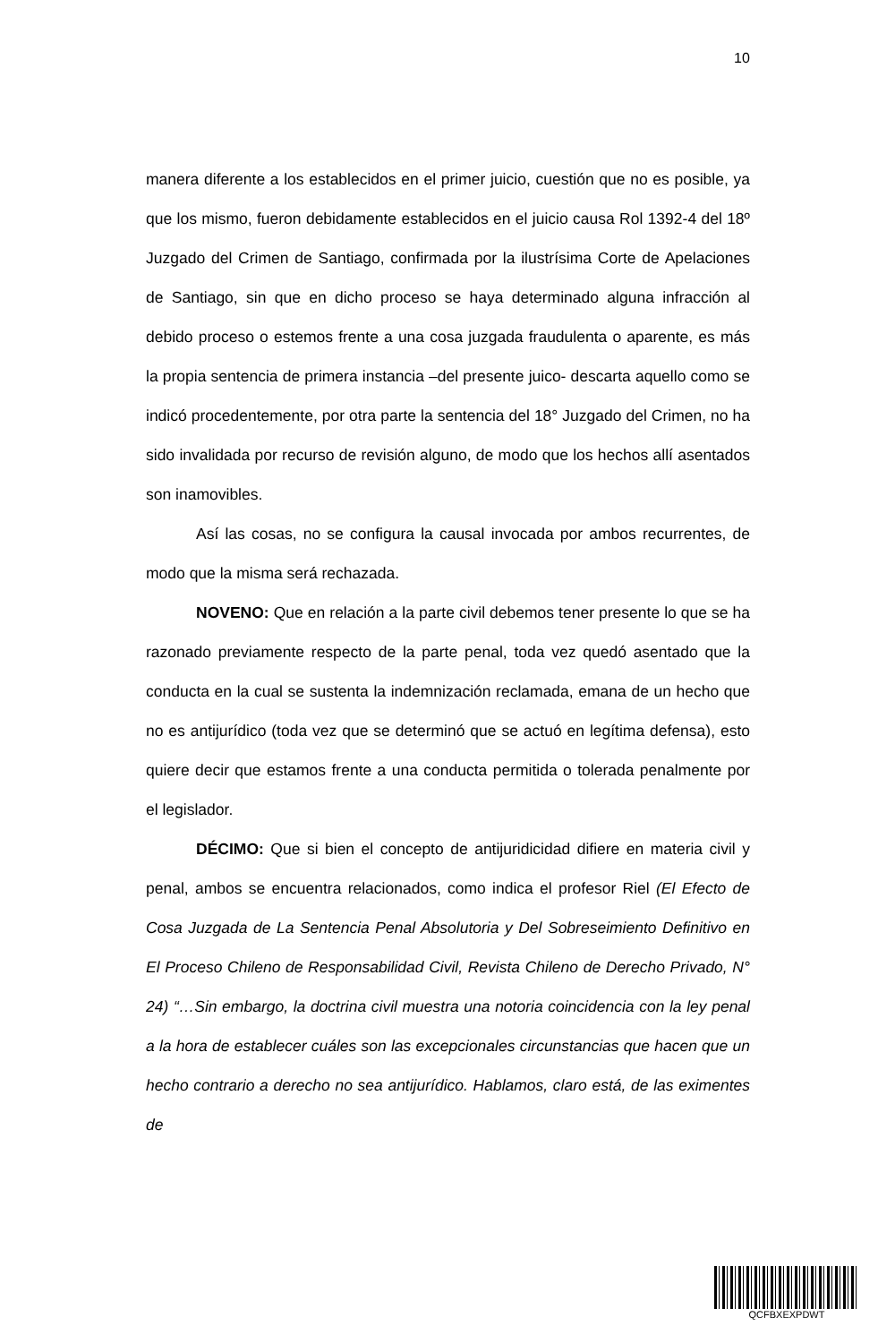10
manera diferente a los establecidos en el primer juicio, cuestión que no es posible, ya que los mismo, fueron debidamente establecidos en el juicio causa Rol 1392-4 del 18º Juzgado del Crimen de Santiago, confirmada por la ilustrísima Corte de Apelaciones de Santiago, sin que en dicho proceso se haya determinado alguna infracción al debido proceso o estemos frente a una cosa juzgada fraudulenta o aparente, es más la propia sentencia de primera instancia –del presente juico- descarta aquello como se indicó procedentemente, por otra parte la sentencia del 18° Juzgado del Crimen, no ha sido invalidada por recurso de revisión alguno, de modo que los hechos allí asentados son inamovibles.
Así las cosas, no se configura la causal invocada por ambos recurrentes, de modo que la misma será rechazada.
NOVENO: Que en relación a la parte civil debemos tener presente lo que se ha razonado previamente respecto de la parte penal, toda vez quedó asentado que la conducta en la cual se sustenta la indemnización reclamada, emana de un hecho que no es antijurídico (toda vez que se determinó que se actuó en legítima defensa), esto quiere decir que estamos frente a una conducta permitida o tolerada penalmente por el legislador.
DÉCIMO: Que si bien el concepto de antijuridicidad difiere en materia civil y penal, ambos se encuentra relacionados, como indica el profesor Riel (El Efecto de Cosa Juzgada de La Sentencia Penal Absolutoria y Del Sobreseimiento Definitivo en El Proceso Chileno de Responsabilidad Civil, Revista Chileno de Derecho Privado, N° 24) “…Sin embargo, la doctrina civil muestra una notoria coincidencia con la ley penal a la hora de establecer cuáles son las excepcionales circunstancias que hacen que un hecho contrario a derecho no sea antijurídico. Hablamos, claro está, de las eximentes de
QCFBXEXPDWT